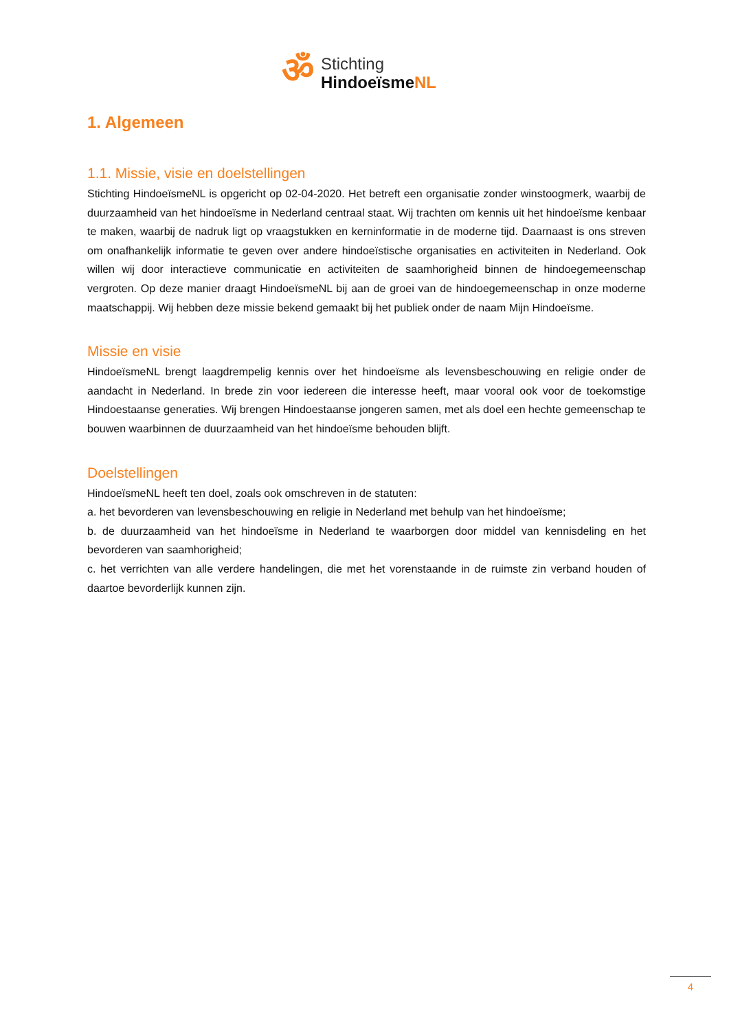ॐ
Stichting
HindoeïsmeNL
1. Algemeen
1.1. Missie, visie en doelstellingen
Stichting HindoeïsmeNL is opgericht op 02-04-2020. Het betreft een organisatie zonder winstoogmerk, waarbij de duurzaamheid van het hindoeïsme in Nederland centraal staat. Wij trachten om kennis uit het hindoeïsme kenbaar te maken, waarbij de nadruk ligt op vraagstukken en kerninformatie in de moderne tijd. Daarnaast is ons streven om onafhankelijk informatie te geven over andere hindoeïstische organisaties en activiteiten in Nederland. Ook willen wij door interactieve communicatie en activiteiten de saamhorigheid binnen de hindoegemeenschap vergroten. Op deze manier draagt HindoeïsmeNL bij aan de groei van de hindoegemeenschap in onze moderne maatschappij. Wij hebben deze missie bekend gemaakt bij het publiek onder de naam Mijn Hindoeïsme.
Missie en visie
HindoeïsmeNL brengt laagdrempelig kennis over het hindoeïsme als levensbeschouwing en religie onder de aandacht in Nederland. In brede zin voor iedereen die interesse heeft, maar vooral ook voor de toekomstige Hindoestaanse generaties. Wij brengen Hindoestaanse jongeren samen, met als doel een hechte gemeenschap te bouwen waarbinnen de duurzaamheid van het hindoeïsme behouden blijft.
Doelstellingen
HindoeïsmeNL heeft ten doel, zoals ook omschreven in de statuten:
a. het bevorderen van levensbeschouwing en religie in Nederland met behulp van het hindoeïsme;
b. de duurzaamheid van het hindoeïsme in Nederland te waarborgen door middel van kennisdeling en het bevorderen van saamhorigheid;
c. het verrichten van alle verdere handelingen, die met het vorenstaande in de ruimste zin verband houden of daartoe bevorderlijk kunnen zijn.
4